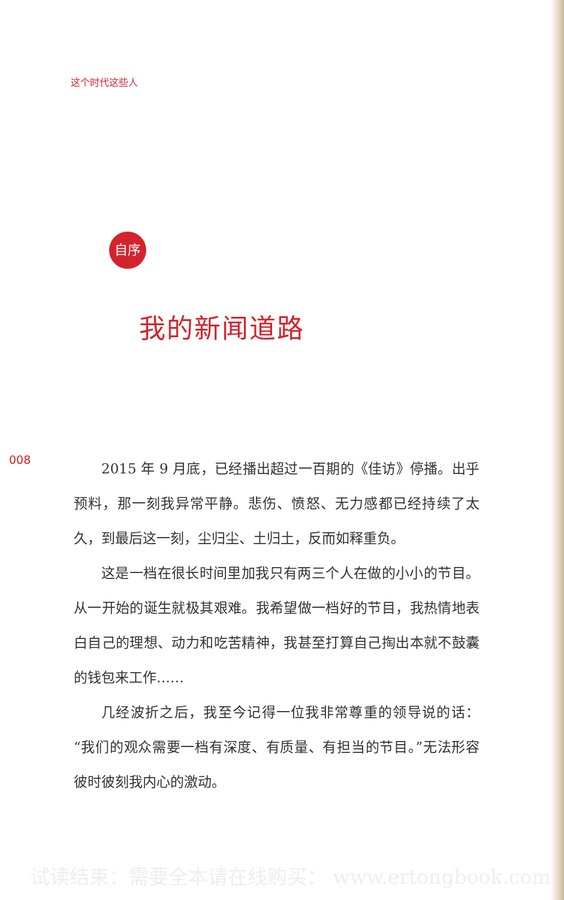这个时代这些人
自序
我的新闻道路
008
2015 年 9 月底，已经播出超过一百期的《佳访》停播。出乎预料，那一刻我异常平静。悲伤、愤怒、无力感都已经持续了太久，到最后这一刻，尘归尘、土归土，反而如释重负。
这是一档在很长时间里加我只有两三个人在做的小小的节目。从一开始的诞生就极其艰难。我希望做一档好的节目，我热情地表白自己的理想、动力和吃苦精神，我甚至打算自己掏出本就不鼓囊的钱包来工作……
几经波折之后，我至今记得一位我非常尊重的领导说的话：“我们的观众需要一档有深度、有质量、有担当的节目。”无法形容彼时彼刻我内心的激动。
试读结束：需要全本请在线购买： www.ertongbook.com